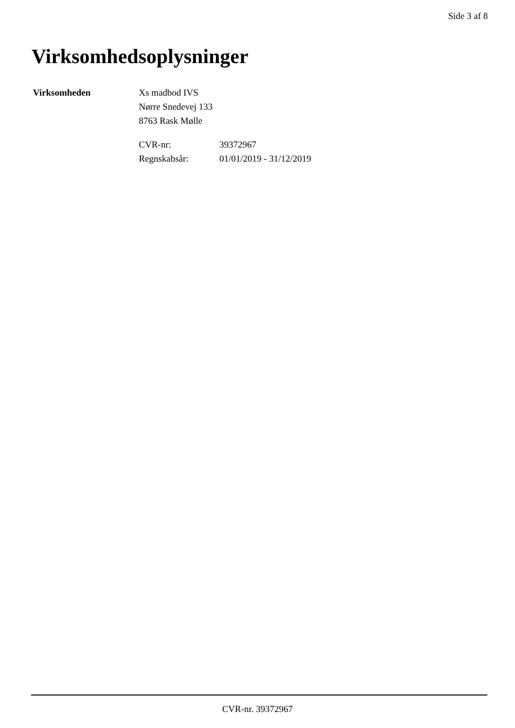Side 3 af 8
Virksomhedsoplysninger
Virksomheden Xs madbod IVS
Nørre Snedevej 133
8763 Rask Mølle
CVR-nr: 39372967 Regnskabsår: 01/01/2019 - 31/12/2019
CVR-nr. 39372967